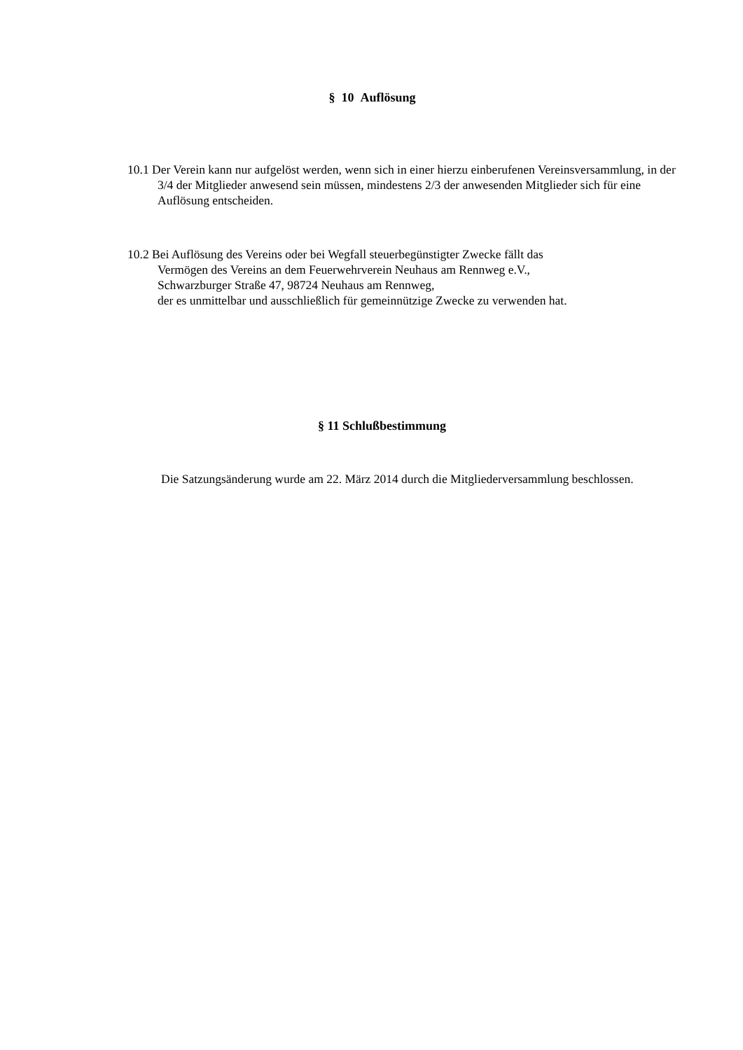§ 10 Auflösung
10.1 Der Verein kann nur aufgelöst werden, wenn sich in einer hierzu einberufenen Vereinsversammlung, in der 3/4 der Mitglieder anwesend sein müssen, mindestens 2/3 der anwesenden Mitglieder sich für eine Auflösung entscheiden.
10.2 Bei Auflösung des Vereins oder bei Wegfall steuerbegünstigter Zwecke fällt das
Vermögen des Vereins an dem Feuerwehrverein Neuhaus am Rennweg e.V.,
Schwarzburger Straße 47, 98724 Neuhaus am Rennweg,
der es unmittelbar und ausschließlich für gemeinnützige Zwecke zu verwenden hat.
§ 11 Schlußbestimmung
Die Satzungsänderung wurde am 22. März 2014 durch die Mitgliederversammlung beschlossen.